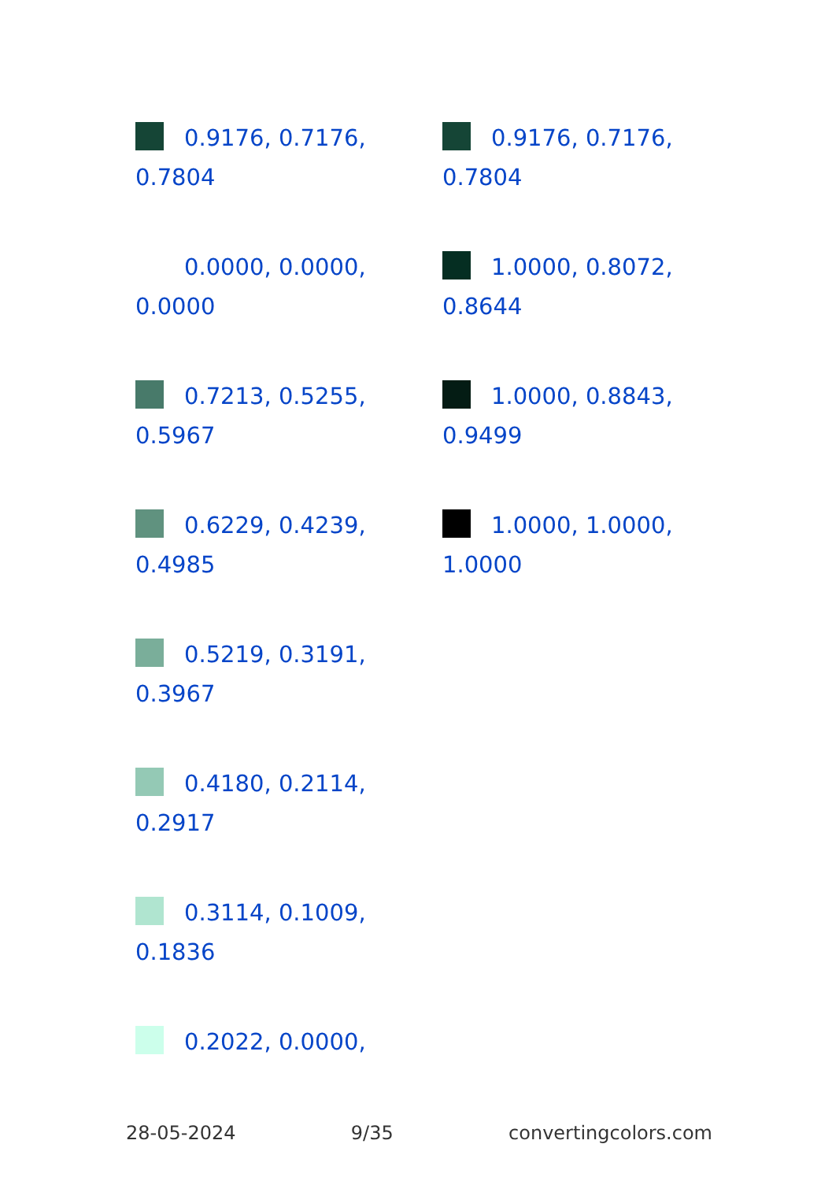0.9176, 0.7176, 0.7804
0.0000, 0.0000, 0.0000
0.7213, 0.5255, 0.5967
0.6229, 0.4239, 0.4985
0.5219, 0.3191, 0.3967
0.4180, 0.2114, 0.2917
0.3114, 0.1009, 0.1836
0.2022, 0.0000,
0.9176, 0.7176, 0.7804
1.0000, 0.8072, 0.8644
1.0000, 0.8843, 0.9499
1.0000, 1.0000, 1.0000
28-05-2024 9/35 convertingcolors.com